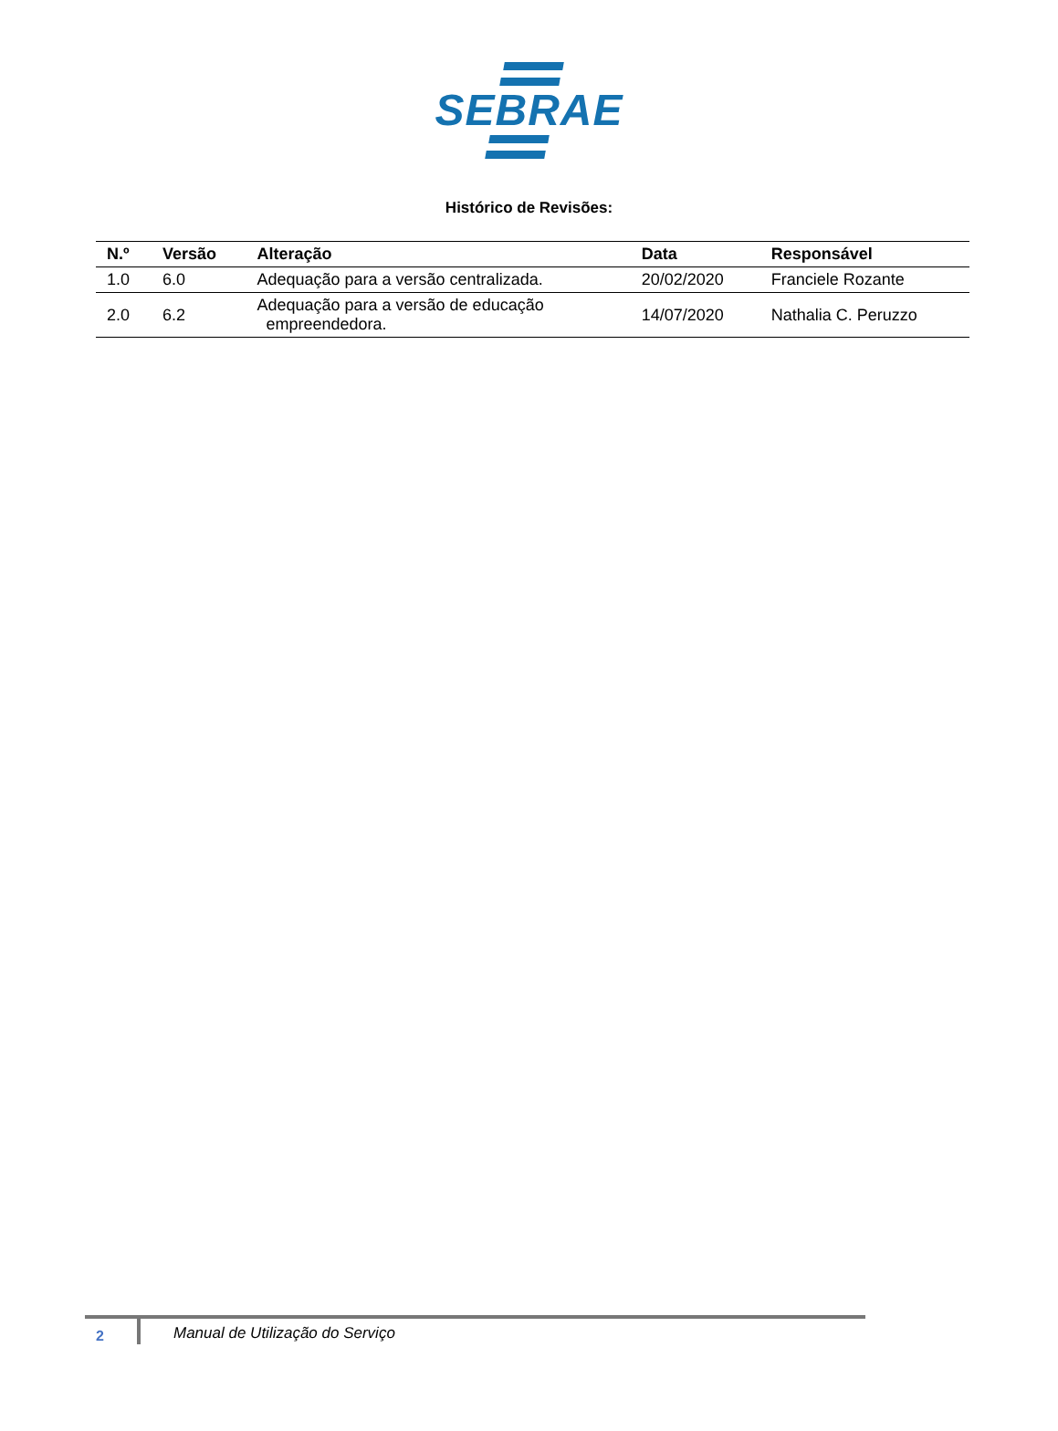SEBRAE
Histórico de Revisões:
| N.º | Versão | Alteração | Data | Responsável |
| --- | --- | --- | --- | --- |
| 1.0 | 6.0 | Adequação para a versão centralizada. | 20/02/2020 | Franciele Rozante |
| 2.0 | 6.2 | Adequação para a versão de educação empreendedora. | 14/07/2020 | Nathalia C. Peruzzo |
2
Manual de Utilização do Serviço